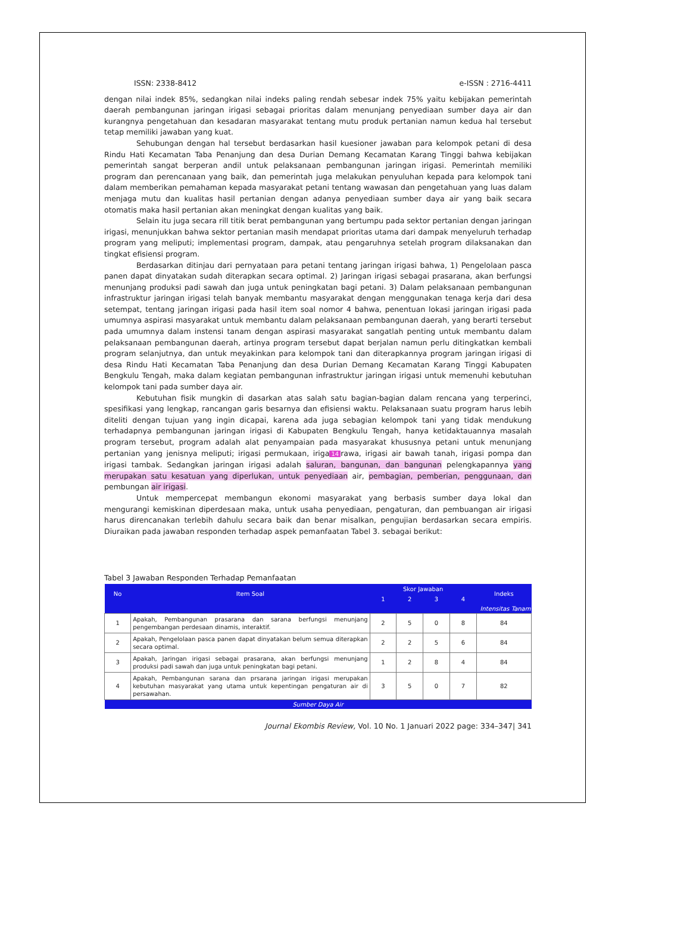ISSN: 2338-8412 e-ISSN : 2716-4411
dengan nilai indek 85%, sedangkan nilai indeks paling rendah sebesar indek 75% yaitu kebijakan pemerintah daerah pembangunan jaringan irigasi sebagai prioritas dalam menunjang penyediaan sumber daya air dan kurangnya pengetahuan dan kesadaran masyarakat tentang mutu produk pertanian namun kedua hal tersebut tetap memiliki jawaban yang kuat.
Sehubungan dengan hal tersebut berdasarkan hasil kuesioner jawaban para kelompok petani di desa Rindu Hati Kecamatan Taba Penanjung dan desa Durian Demang Kecamatan Karang Tinggi bahwa kebijakan pemerintah sangat berperan andil untuk pelaksanaan pembangunan jaringan irigasi. Pemerintah memiliki program dan perencanaan yang baik, dan pemerintah juga melakukan penyuluhan kepada para kelompok tani dalam memberikan pemahaman kepada masyarakat petani tentang wawasan dan pengetahuan yang luas dalam menjaga mutu dan kualitas hasil pertanian dengan adanya penyediaan sumber daya air yang baik secara otomatis maka hasil pertanian akan meningkat dengan kualitas yang baik.
Selain itu juga secara rill titik berat pembangunan yang bertumpu pada sektor pertanian dengan jaringan irigasi, menunjukkan bahwa sektor pertanian masih mendapat prioritas utama dari dampak menyeluruh terhadap program yang meliputi; implementasi program, dampak, atau pengaruhnya setelah program dilaksanakan dan tingkat efisiensi program.
Berdasarkan ditinjau dari pernyataan para petani tentang jaringan irigasi bahwa, 1) Pengelolaan pasca panen dapat dinyatakan sudah diterapkan secara optimal. 2) Jaringan irigasi sebagai prasarana, akan berfungsi menunjang produksi padi sawah dan juga untuk peningkatan bagi petani. 3) Dalam pelaksanaan pembangunan infrastruktur jaringan irigasi telah banyak membantu masyarakat dengan menggunakan tenaga kerja dari desa setempat, tentang jaringan irigasi pada hasil item soal nomor 4 bahwa, penentuan lokasi jaringan irigasi pada umumnya aspirasi masyarakat untuk membantu dalam pelaksanaan pembangunan daerah, yang berarti tersebut pada umumnya dalam instensi tanam dengan aspirasi masyarakat sangatlah penting untuk membantu dalam pelaksanaan pembangunan daerah, artinya program tersebut dapat berjalan namun perlu ditingkatkan kembali program selanjutnya, dan untuk meyakinkan para kelompok tani dan diterapkannya program jaringan irigasi di desa Rindu Hati Kecamatan Taba Penanjung dan desa Durian Demang Kecamatan Karang Tinggi Kabupaten Bengkulu Tengah, maka dalam kegiatan pembangunan infrastruktur jaringan irigasi untuk memenuhi kebutuhan kelompok tani pada sumber daya air.
Kebutuhan fisik mungkin di dasarkan atas salah satu bagian-bagian dalam rencana yang terperinci, spesifikasi yang lengkap, rancangan garis besarnya dan efisiensi waktu. Pelaksanaan suatu program harus lebih diteliti dengan tujuan yang ingin dicapai, karena ada juga sebagian kelompok tani yang tidak mendukung terhadapnya pembangunan jaringan irigasi di Kabupaten Bengkulu Tengah, hanya ketidaktauannya masalah program tersebut, program adalah alat penyampaian pada masyarakat khususnya petani untuk menunjang pertanian yang jenisnya meliputi; irigasi permukaan, iriga 14 rawa, irigasi air bawah tanah, irigasi pompa dan irigasi tambak. Sedangkan jaringan irigasi adalah saluran, bangunan, dan bangunan pelengkapannya yang merupakan satu kesatuan yang diperlukan, untuk penyediaan air, pembagian, pemberian, penggunaan, dan pembungan air irigasi.
Untuk mempercepat membangun ekonomi masyarakat yang berbasis sumber daya lokal dan mengurangi kemiskinan diperdesaan maka, untuk usaha penyediaan, pengaturan, dan pembuangan air irigasi harus direncanakan terlebih dahulu secara baik dan benar misalkan, pengujian berdasarkan secara empiris. Diuraikan pada jawaban responden terhadap aspek pemanfaatan Tabel 3. sebagai berikut:
Tabel 3 Jawaban Responden Terhadap Pemanfaatan
| No | Item Soal | Skor Jawaban | | | | Indeks |
| --- | --- | --- | --- | --- | --- | --- |
| | | 1 | 2 | 3 | 4 | |
| Intensitas Tanam | | | | | | |
| 1 | Apakah, Pembangunan prasarana dan sarana berfungsi menunjang pengembangan perdesaan dinamis, interaktif. | 2 | 5 | 0 | 8 | 84 |
| 2 | Apakah, Pengelolaan pasca panen dapat dinyatakan belum semua diterapkan secara optimal. | 2 | 2 | 5 | 6 | 84 |
| 3 | Apakah, Jaringan irigasi sebagai prasarana, akan berfungsi menunjang produksi padi sawah dan juga untuk peningkatan bagi petani. | 1 | 2 | 8 | 4 | 84 |
| 4 | Apakah, Pembangunan sarana dan prsarana jaringan irigasi merupakan kebutuhan masyarakat yang utama untuk kepentingan pengaturan air di persawahan. | 3 | 5 | 0 | 7 | 82 |
| Sumber Daya Air | | | | | | |
Journal Ekombis Review, Vol. 10 No. 1 Januari 2022 page: 334–347| 341